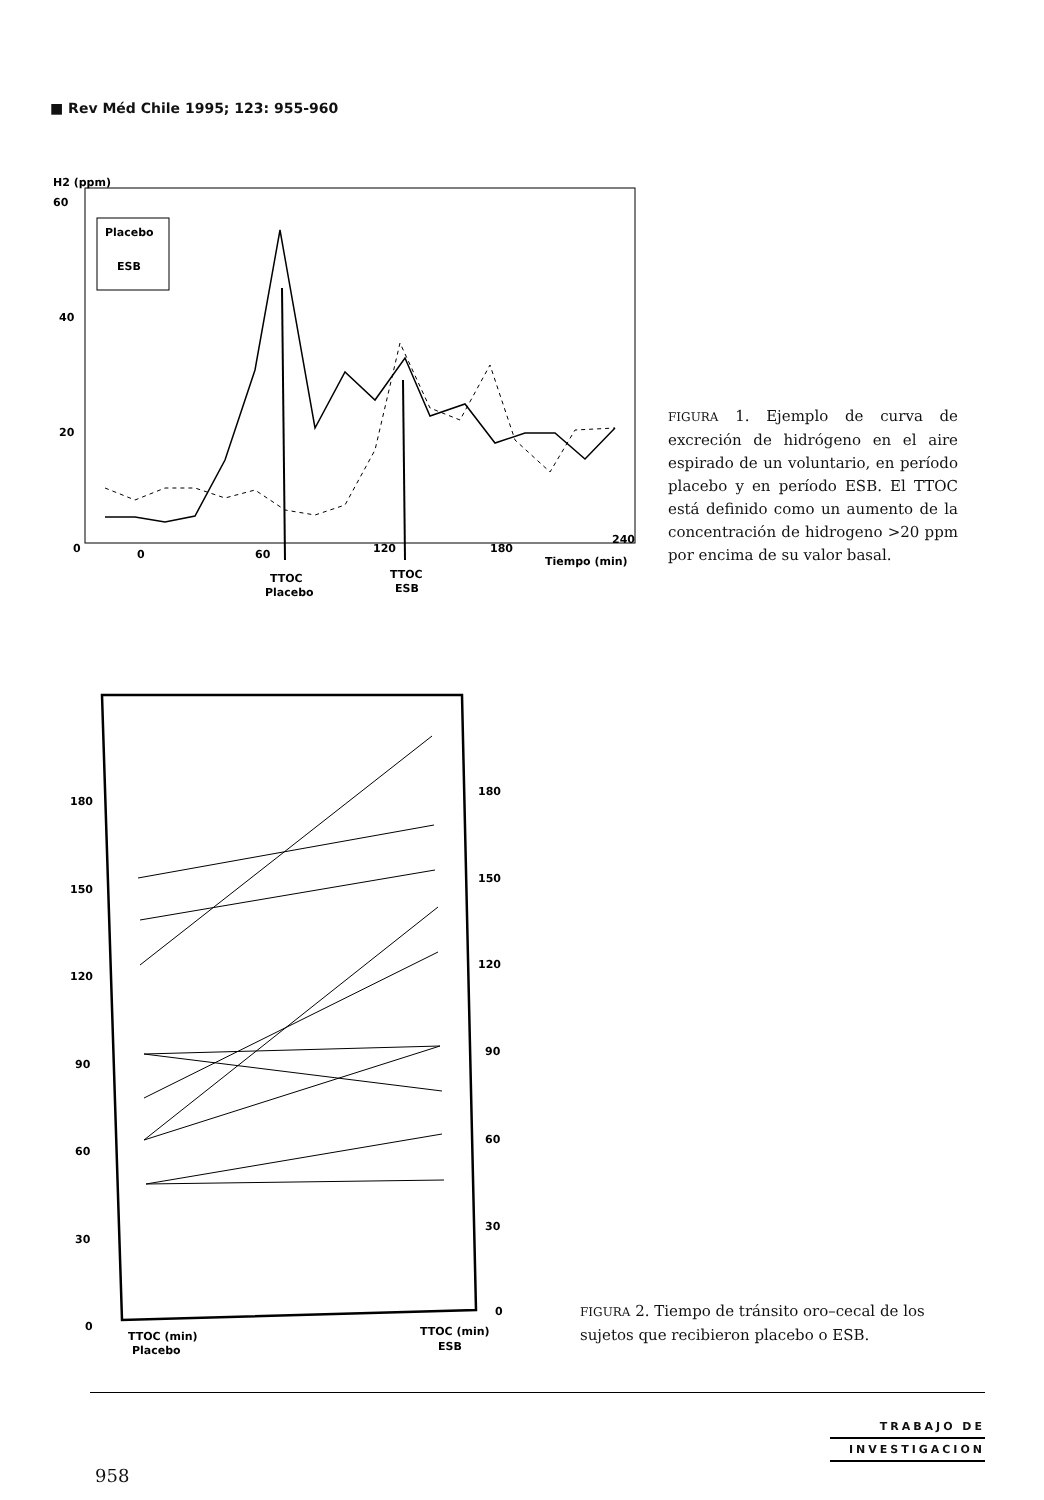■ Rev Méd Chile 1995; 123: 955-960
H2 (ppm)
60
40
20
0
Placebo
ESB
0
60
120
180
240
Tiempo (min)
TTOC
Placebo
TTOC
ESB
FIGURA 1. Ejemplo de curva de excreción de hidrógeno en el aire espirado de un voluntario, en período placebo y en período ESB. El TTOC está definido como un aumento de la concentración de hidrogeno >20 ppm por encima de su valor basal.
180
150
120
90
60
30
0
180
150
120
90
60
30
0
TTOC (min)
Placebo
TTOC (min)
ESB
FIGURA 2. Tiempo de tránsito oro–cecal de los sujetos que recibieron placebo o ESB.
TRABAJO DE
INVESTIGACION
958